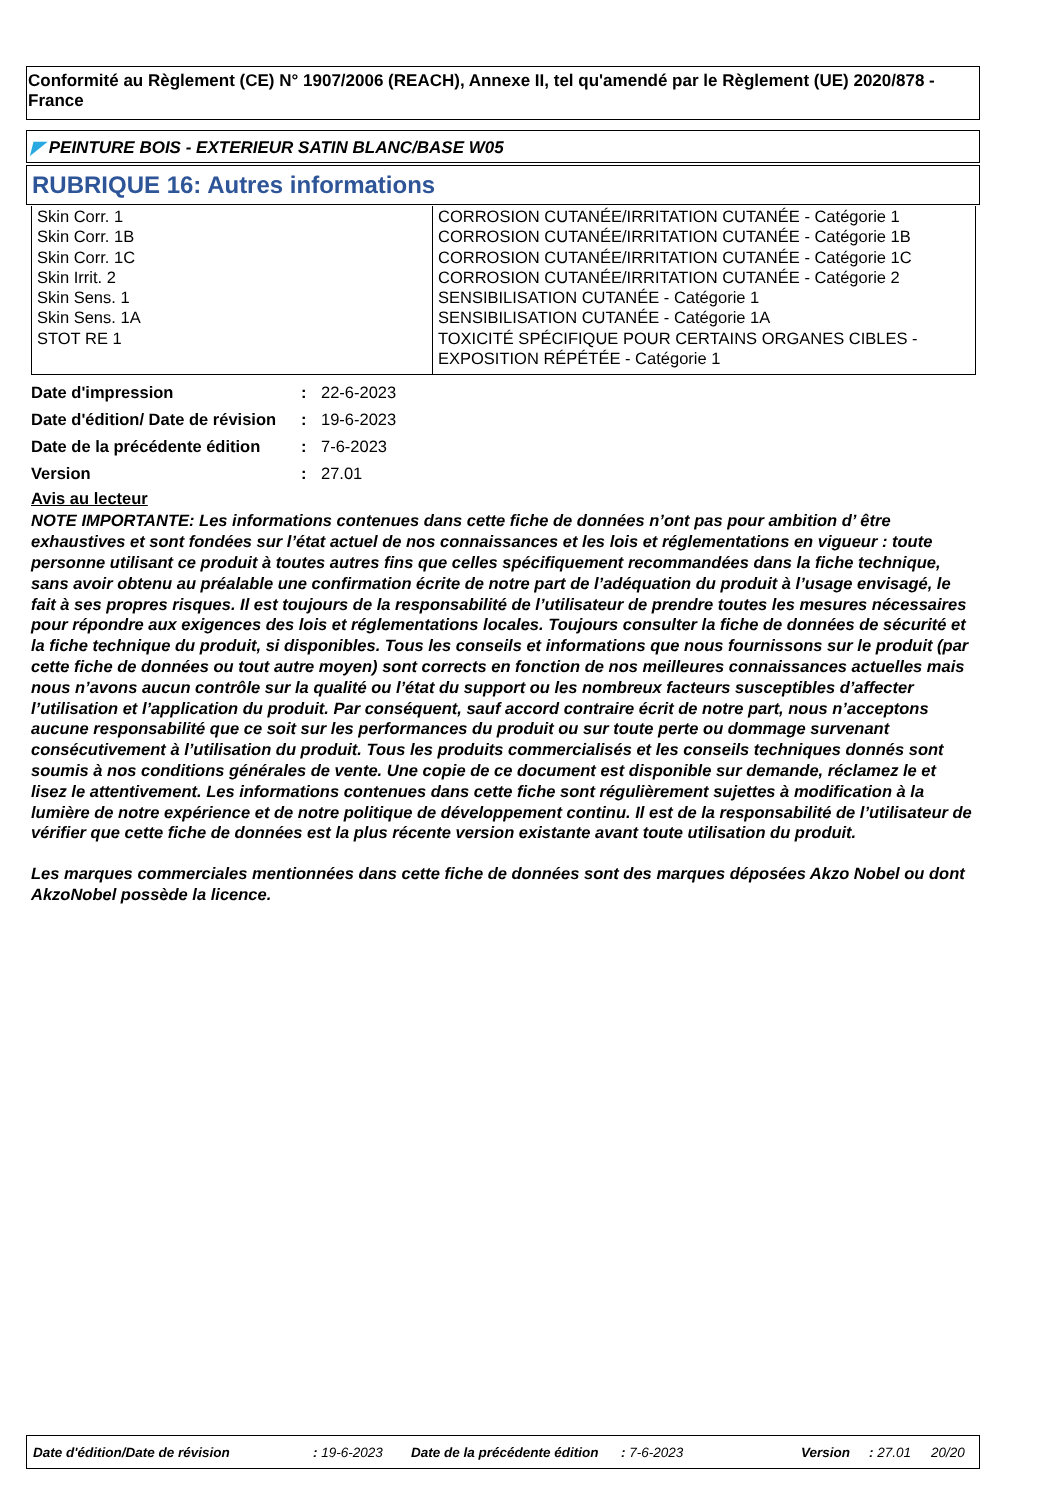Conformité au Règlement (CE) N° 1907/2006 (REACH), Annexe II, tel qu'amendé par le Règlement (UE) 2020/878 - France
◤ PEINTURE BOIS - EXTERIEUR SATIN BLANC/BASE W05
RUBRIQUE 16: Autres informations
| Skin Corr. 1 Skin Corr. 1B Skin Corr. 1C Skin Irrit. 2 Skin Sens. 1 Skin Sens. 1A STOT RE 1 | CORROSION CUTANÉE/IRRITATION CUTANÉE - Catégorie 1 CORROSION CUTANÉE/IRRITATION CUTANÉE - Catégorie 1B CORROSION CUTANÉE/IRRITATION CUTANÉE - Catégorie 1C CORROSION CUTANÉE/IRRITATION CUTANÉE - Catégorie 2 SENSIBILISATION CUTANÉE - Catégorie 1 SENSIBILISATION CUTANÉE - Catégorie 1A TOXICITÉ SPÉCIFIQUE POUR CERTAINS ORGANES CIBLES - EXPOSITION RÉPÉTÉE - Catégorie 1 |
| Date d'impression | : | 22-6-2023 |
| Date d'édition/ Date de révision | : | 19-6-2023 |
| Date de la précédente édition | : | 7-6-2023 |
| Version | : | 27.01 |
Avis au lecteur
NOTE IMPORTANTE: Les informations contenues dans cette fiche de données n’ont pas pour ambition d’ être exhaustives et sont fondées sur l’état actuel de nos connaissances et les lois et réglementations en vigueur : toute personne utilisant ce produit à toutes autres fins que celles spécifiquement recommandées dans la fiche technique, sans avoir obtenu au préalable une confirmation écrite de notre part de l’adéquation du produit à l’usage envisagé, le fait à ses propres risques. Il est toujours de la responsabilité de l’utilisateur de prendre toutes les mesures nécessaires pour répondre aux exigences des lois et réglementations locales. Toujours consulter la fiche de données de sécurité et la fiche technique du produit, si disponibles. Tous les conseils et informations que nous fournissons sur le produit (par cette fiche de données ou tout autre moyen) sont corrects en fonction de nos meilleures connaissances actuelles mais nous n’avons aucun contrôle sur la qualité ou l’état du support ou les nombreux facteurs susceptibles d’affecter l’utilisation et l’application du produit. Par conséquent, sauf accord contraire écrit de notre part, nous n’acceptons aucune responsabilité que ce soit sur les performances du produit ou sur toute perte ou dommage survenant consécutivement à l’utilisation du produit. Tous les produits commercialisés et les conseils techniques donnés sont soumis à nos conditions générales de vente. Une copie de ce document est disponible sur demande, réclamez le et lisez le attentivement. Les informations contenues dans cette fiche sont régulièrement sujettes à modification à la lumière de notre expérience et de notre politique de développement continu. Il est de la responsabilité de l’utilisateur de vérifier que cette fiche de données est la plus récente version existante avant toute utilisation du produit.
Les marques commerciales mentionnées dans cette fiche de données sont des marques déposées Akzo Nobel ou dont AkzoNobel possède la licence.
Date d'édition/Date de révision : 19-6-2023 Date de la précédente édition : 7-6-2023 Version : 27.01 20/20